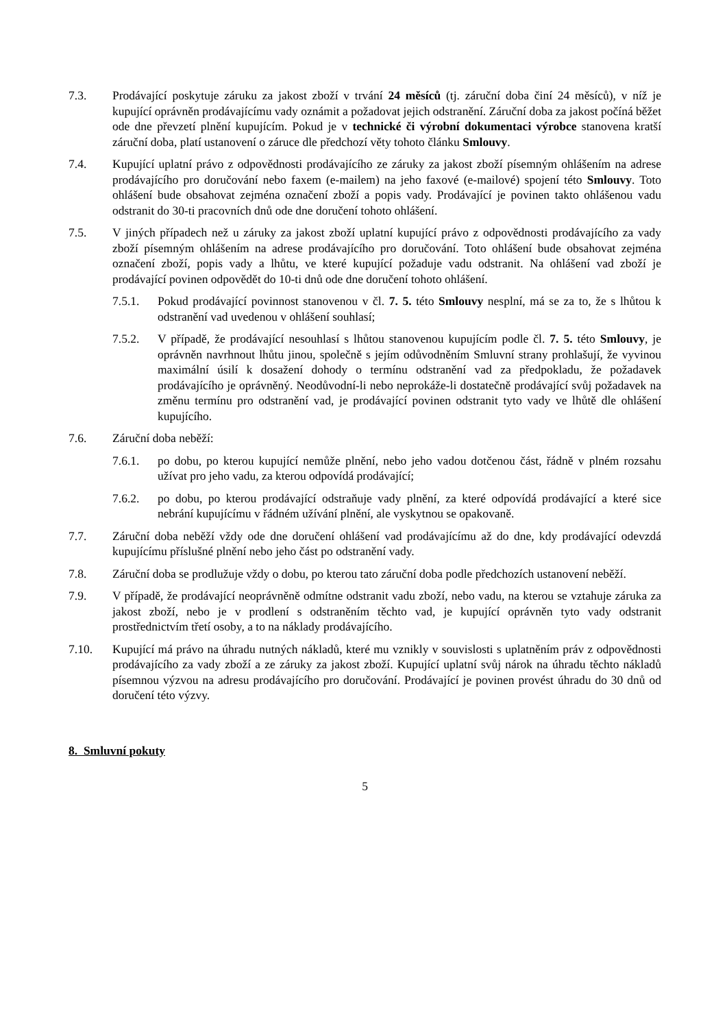7.3. Prodávající poskytuje záruku za jakost zboží v trvání 24 měsíců (tj. záruční doba činí 24 měsíců), v níž je kupující oprávněn prodávajícímu vady oznámit a požadovat jejich odstranění. Záruční doba za jakost počíná běžet ode dne převzetí plnění kupujícím. Pokud je v technické či výrobní dokumentaci výrobce stanovena kratší záruční doba, platí ustanovení o záruce dle předchozí věty tohoto článku Smlouvy.
7.4. Kupující uplatní právo z odpovědnosti prodávajícího ze záruky za jakost zboží písemným ohlášením na adrese prodávajícího pro doručování nebo faxem (e-mailem) na jeho faxové (e-mailové) spojení této Smlouvy. Toto ohlášení bude obsahovat zejména označení zboží a popis vady. Prodávající je povinen takto ohlášenou vadu odstranit do 30-ti pracovních dnů ode dne doručení tohoto ohlášení.
7.5. V jiných případech než u záruky za jakost zboží uplatní kupující právo z odpovědnosti prodávajícího za vady zboží písemným ohlášením na adrese prodávajícího pro doručování. Toto ohlášení bude obsahovat zejména označení zboží, popis vady a lhůtu, ve které kupující požaduje vadu odstranit. Na ohlášení vad zboží je prodávající povinen odpovědět do 10-ti dnů ode dne doručení tohoto ohlášení.
7.5.1. Pokud prodávající povinnost stanovenou v čl. 7. 5. této Smlouvy nesplní, má se za to, že s lhůtou k odstranění vad uvedenou v ohlášení souhlasí;
7.5.2. V případě, že prodávající nesouhlasí s lhůtou stanovenou kupujícím podle čl. 7. 5. této Smlouvy, je oprávněn navrhnout lhůtu jinou, společně s jejím odůvodněním Smluvní strany prohlašují, že vyvinou maximální úsilí k dosažení dohody o termínu odstranění vad za předpokladu, že požadavek prodávajícího je oprávněný. Neodůvodní-li nebo neprokáže-li dostatečně prodávající svůj požadavek na změnu termínu pro odstranění vad, je prodávající povinen odstranit tyto vady ve lhůtě dle ohlášení kupujícího.
7.6. Záruční doba neběží:
7.6.1. po dobu, po kterou kupující nemůže plnění, nebo jeho vadou dotčenou část, řádně v plném rozsahu užívat pro jeho vadu, za kterou odpovídá prodávající;
7.6.2. po dobu, po kterou prodávající odstraňuje vady plnění, za které odpovídá prodávající a které sice nebrání kupujícímu v řádném užívání plnění, ale vyskytnou se opakovaně.
7.7. Záruční doba neběží vždy ode dne doručení ohlášení vad prodávajícímu až do dne, kdy prodávající odevzdá kupujícímu příslušné plnění nebo jeho část po odstranění vady.
7.8. Záruční doba se prodlužuje vždy o dobu, po kterou tato záruční doba podle předchozích ustanovení neběží.
7.9. V případě, že prodávající neoprávněně odmítne odstranit vadu zboží, nebo vadu, na kterou se vztahuje záruka za jakost zboží, nebo je v prodlení s odstraněním těchto vad, je kupující oprávněn tyto vady odstranit prostřednictvím třetí osoby, a to na náklady prodávajícího.
7.10. Kupující má právo na úhradu nutných nákladů, které mu vznikly v souvislosti s uplatněním práv z odpovědnosti prodávajícího za vady zboží a ze záruky za jakost zboží. Kupující uplatní svůj nárok na úhradu těchto nákladů písemnou výzvou na adresu prodávajícího pro doručování. Prodávající je povinen provést úhradu do 30 dnů od doručení této výzvy.
8. Smluvní pokuty
5